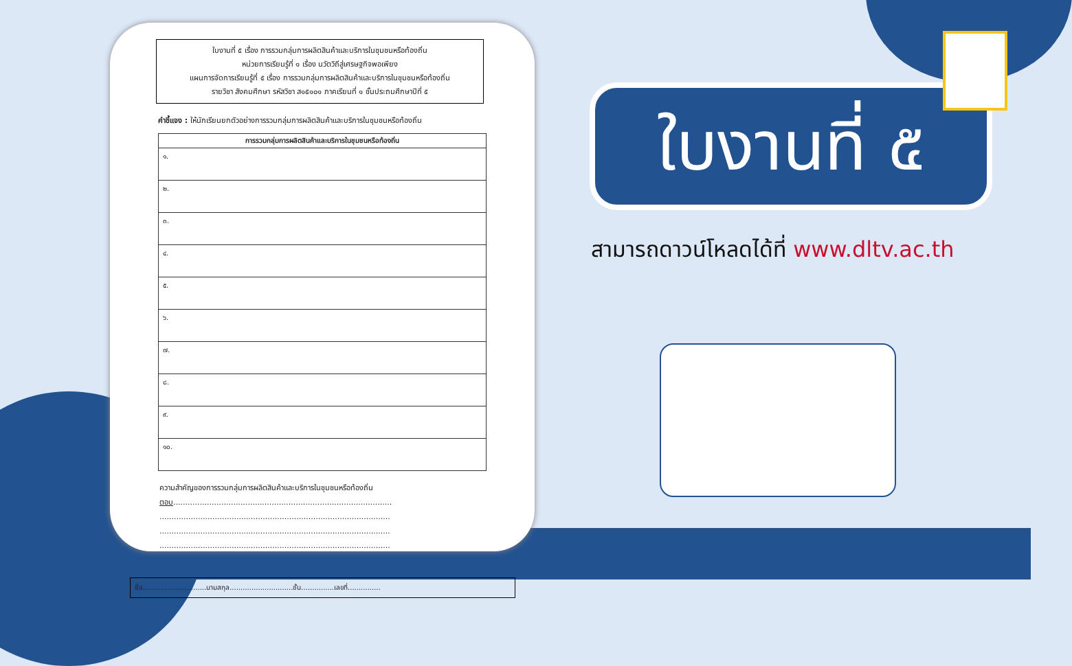ใบงานที่ ๕ เรื่อง การรวมกลุ่มการผลิตสินค้าและบริการในชุมชนหรือท้องถิ่น
หน่วยการเรียนรู้ที่ ๑ เรื่อง นวัตวิถีสู่เศรษฐกิจพอเพียง
แผนการจัดการเรียนรู้ที่ ๕ เรื่อง การรวมกลุ่มการผลิตสินค้าและบริการในชุมชนหรือท้องถิ่น
รายวิชา สังคมศึกษา รหัสวิชา ส๑๕๑๐๑ ภาคเรียนที่ ๑ ชั้นประถมศึกษาปีที่ ๕
คำชี้แจง : ให้นักเรียนยกตัวอย่างการรวมกลุ่มการผลิตสินค้าและบริการในชุมชนหรือท้องถิ่น
| การรวมกลุ่มการผลิตสินค้าและบริการในชุมชนหรือท้องถิ่น |
| --- |
| ๑. |
| ๒. |
| ๓. |
| ๔. |
| ๕. |
| ๖. |
| ๗. |
| ๘. |
| ๙. |
| ๑๐. |
ความสำคัญของการรวมกลุ่มการผลิตสินค้าและบริการในชุมชนหรือท้องถิ่น
ตอบ...........................................................................................
................................................................................................
................................................................................................
................................................................................................
ชื่อ.............................นามสกุล.............................ชั้น...............เลขที่...............
ใบงานที่ ๕
สามารถดาวน์โหลดได้ที่ www.dltv.ac.th